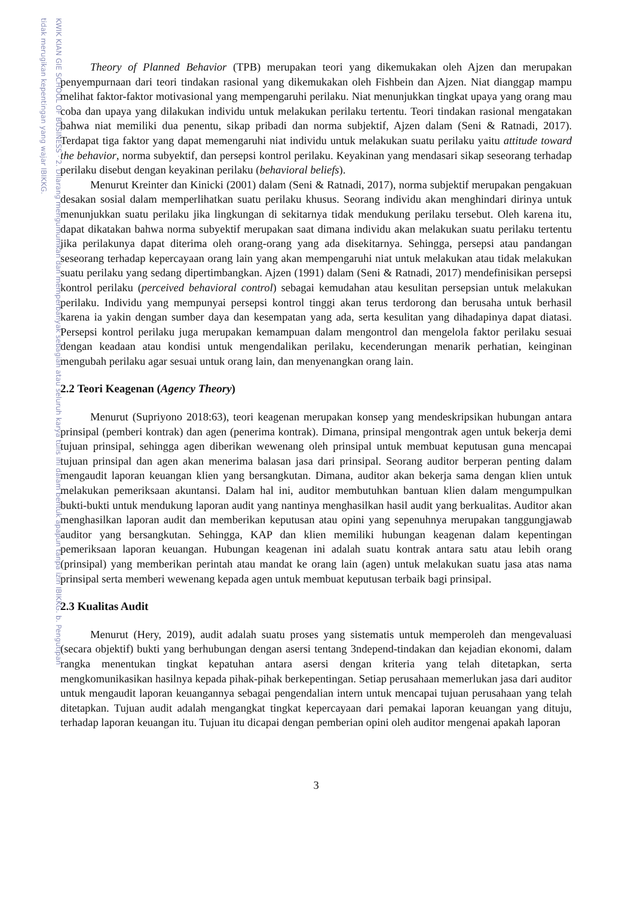KWIK KIAN GIE SCHOOL OF BUSINESS · 2. Dilarang mengumumkan dan memperbanyak sebagian atau seluruh karya tulis ini dalam bentuk apapun tanpa izin IBIKKG. b. Pengutipan tidak merugikan kepentingan yang wajar IBIKKG.
Theory of Planned Behavior (TPB) merupakan teori yang dikemukakan oleh Ajzen dan merupakan penyempurnaan dari teori tindakan rasional yang dikemukakan oleh Fishbein dan Ajzen. Niat dianggap mampu melihat faktor-faktor motivasional yang mempengaruhi perilaku. Niat menunjukkan tingkat upaya yang orang mau coba dan upaya yang dilakukan individu untuk melakukan perilaku tertentu. Teori tindakan rasional mengatakan bahwa niat memiliki dua penentu, sikap pribadi dan norma subjektif, Ajzen dalam (Seni & Ratnadi, 2017). Terdapat tiga faktor yang dapat memengaruhi niat individu untuk melakukan suatu perilaku yaitu attitude toward the behavior, norma subyektif, dan persepsi kontrol perilaku. Keyakinan yang mendasari sikap seseorang terhadap perilaku disebut dengan keyakinan perilaku (behavioral beliefs).
Menurut Kreinter dan Kinicki (2001) dalam (Seni & Ratnadi, 2017), norma subjektif merupakan pengakuan desakan sosial dalam memperlihatkan suatu perilaku khusus. Seorang individu akan menghindari dirinya untuk menunjukkan suatu perilaku jika lingkungan di sekitarnya tidak mendukung perilaku tersebut. Oleh karena itu, dapat dikatakan bahwa norma subyektif merupakan saat dimana individu akan melakukan suatu perilaku tertentu jika perilakunya dapat diterima oleh orang-orang yang ada disekitarnya. Sehingga, persepsi atau pandangan seseorang terhadap kepercayaan orang lain yang akan mempengaruhi niat untuk melakukan atau tidak melakukan suatu perilaku yang sedang dipertimbangkan. Ajzen (1991) dalam (Seni & Ratnadi, 2017) mendefinisikan persepsi kontrol perilaku (perceived behavioral control) sebagai kemudahan atau kesulitan persepsian untuk melakukan perilaku. Individu yang mempunyai persepsi kontrol tinggi akan terus terdorong dan berusaha untuk berhasil karena ia yakin dengan sumber daya dan kesempatan yang ada, serta kesulitan yang dihadapinya dapat diatasi. Persepsi kontrol perilaku juga merupakan kemampuan dalam mengontrol dan mengelola faktor perilaku sesuai dengan keadaan atau kondisi untuk mengendalikan perilaku, kecenderungan menarik perhatian, keinginan mengubah perilaku agar sesuai untuk orang lain, dan menyenangkan orang lain.
2.2 Teori Keagenan (Agency Theory)
Menurut (Supriyono 2018:63), teori keagenan merupakan konsep yang mendeskripsikan hubungan antara prinsipal (pemberi kontrak) dan agen (penerima kontrak). Dimana, prinsipal mengontrak agen untuk bekerja demi tujuan prinsipal, sehingga agen diberikan wewenang oleh prinsipal untuk membuat keputusan guna mencapai tujuan prinsipal dan agen akan menerima balasan jasa dari prinsipal. Seorang auditor berperan penting dalam mengaudit laporan keuangan klien yang bersangkutan. Dimana, auditor akan bekerja sama dengan klien untuk melakukan pemeriksaan akuntansi. Dalam hal ini, auditor membutuhkan bantuan klien dalam mengumpulkan bukti-bukti untuk mendukung laporan audit yang nantinya menghasilkan hasil audit yang berkualitas. Auditor akan menghasilkan laporan audit dan memberikan keputusan atau opini yang sepenuhnya merupakan tanggungjawab auditor yang bersangkutan. Sehingga, KAP dan klien memiliki hubungan keagenan dalam kepentingan pemeriksaan laporan keuangan. Hubungan keagenan ini adalah suatu kontrak antara satu atau lebih orang (prinsipal) yang memberikan perintah atau mandat ke orang lain (agen) untuk melakukan suatu jasa atas nama prinsipal serta memberi wewenang kepada agen untuk membuat keputusan terbaik bagi prinsipal.
2.3 Kualitas Audit
Menurut (Hery, 2019), audit adalah suatu proses yang sistematis untuk memperoleh dan mengevaluasi (secara objektif) bukti yang berhubungan dengan asersi tentang 3ndepend-tindakan dan kejadian ekonomi, dalam rangka menentukan tingkat kepatuhan antara asersi dengan kriteria yang telah ditetapkan, serta mengkomunikasikan hasilnya kepada pihak-pihak berkepentingan. Setiap perusahaan memerlukan jasa dari auditor untuk mengaudit laporan keuangannya sebagai pengendalian intern untuk mencapai tujuan perusahaan yang telah ditetapkan. Tujuan audit adalah mengangkat tingkat kepercayaan dari pemakai laporan keuangan yang dituju, terhadap laporan keuangan itu. Tujuan itu dicapai dengan pemberian opini oleh auditor mengenai apakah laporan
3